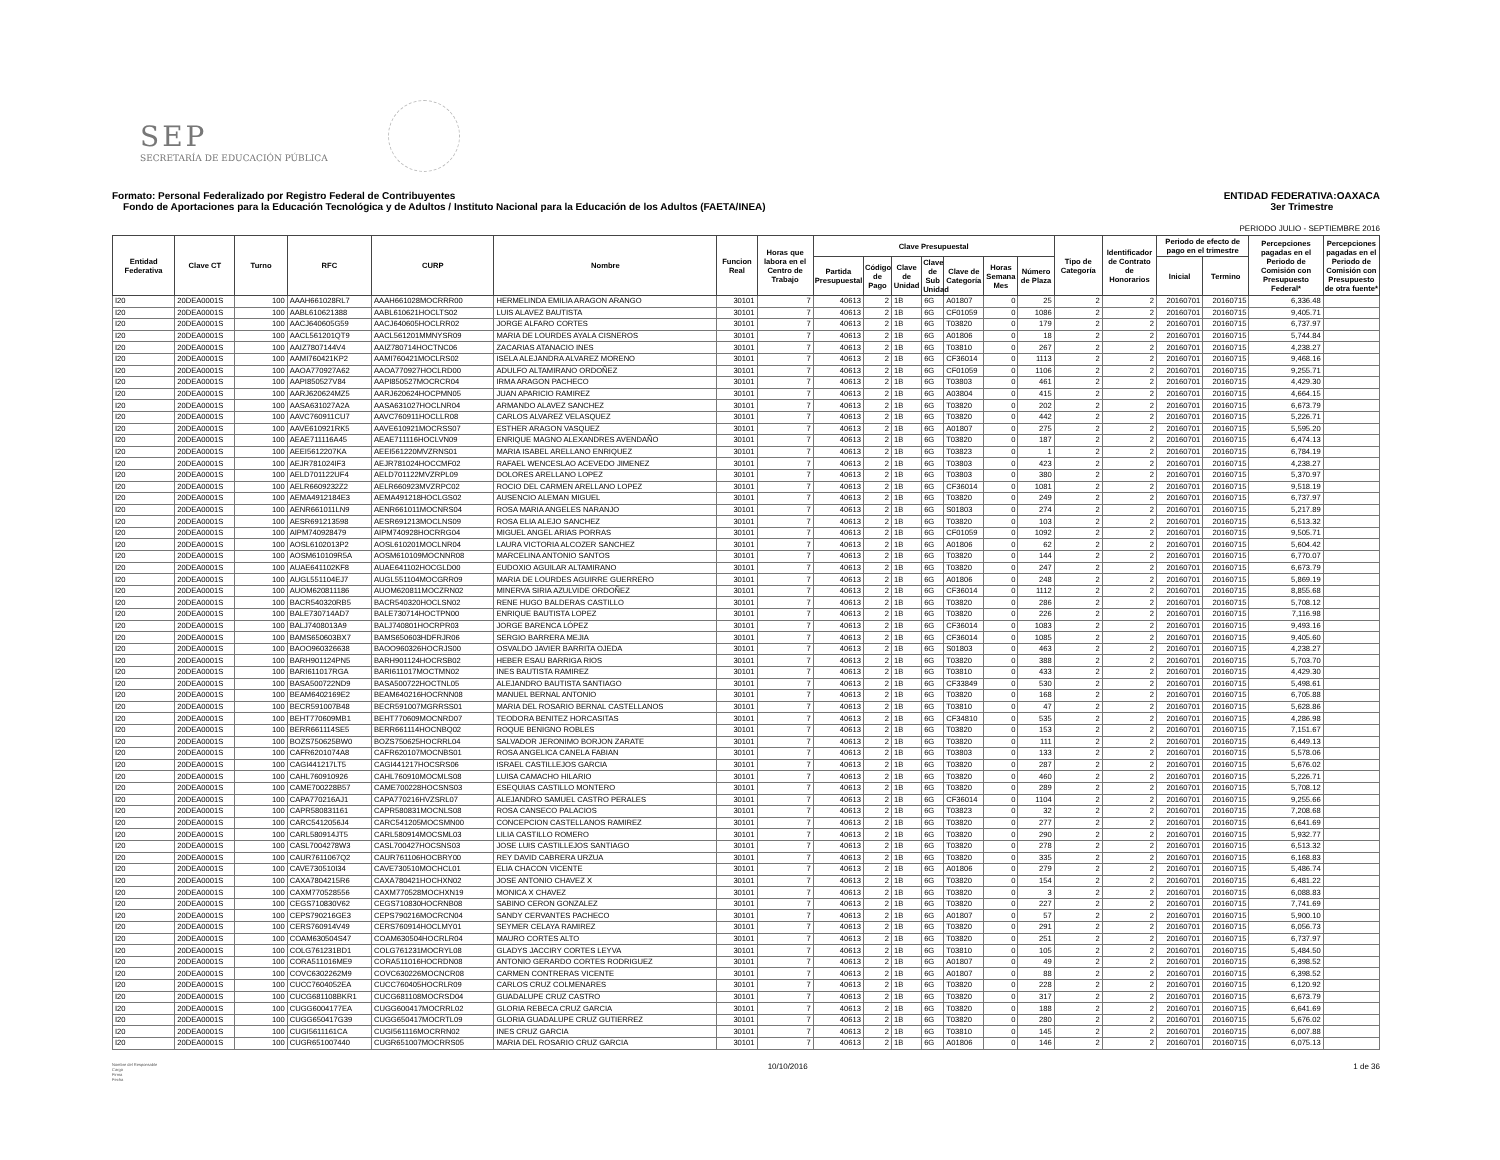SEP
SECRETARÍA DE EDUCACIÓN PÚBLICA
Formato: Personal Federalizado por Registro Federal de Contribuyentes
Fondo de Aportaciones para la Educación Tecnológica y de Adultos / Instituto Nacional para la Educación de los Adultos (FAETA/INEA)
ENTIDAD FEDERATIVA:OAXACA
3er Trimestre
PERIODO JULIO - SEPTIEMBRE 2016
| Entidad Federativa | Clave CT | Turno | RFC | CURP | Nombre | Funcion Real | Horas que labora en el Centro de Trabajo | Clave Presupuestal | | | | | | | Tipo de Categoría | Identificador de Contrato de Honorarios | Periodo de efecto de pago en el trimestre | | Percepciones pagadas en el Periodo de Comisión con Presupuesto Federal* | Percepciones pagadas en el Periodo de Comisión con Presupuesto de otra fuente* |
| --- | --- | --- | --- | --- | --- | --- | --- | --- | --- | --- | --- | --- | --- | --- | --- | --- | --- | --- | --- | --- |
| | | | | | | | | Partida Presupuestal | Código de Pago | Clave de Unidad | Clave de Sub Unidad | Clave de Categoría | Horas Semana Mes | Número de Plaza | | | Inicial | Termino | | |
| I20 | 20DEA0001S | 100 | AAAH661028RL7 | AAAH661028MOCRRR00 | HERMELINDA EMILIA ARAGON ARANGO | 30101 | 7 | 40613 | 2 | 1B | 6G | A01807 | 0 | 25 | 2 | 2 | 20160701 | 20160715 | 6,336.48 | |
| I20 | 20DEA0001S | 100 | AABL610621388 | AABL610621HOCLTS02 | LUIS ALAVEZ BAUTISTA | 30101 | 7 | 40613 | 2 | 1B | 6G | CF01059 | 0 | 1086 | 2 | 2 | 20160701 | 20160715 | 9,405.71 | |
| I20 | 20DEA0001S | 100 | AACJ640605G59 | AACJ640605HOCLRR02 | JORGE ALFARO CORTES | 30101 | 7 | 40613 | 2 | 1B | 6G | T03820 | 0 | 179 | 2 | 2 | 20160701 | 20160715 | 6,737.97 | |
| I20 | 20DEA0001S | 100 | AACL561201QT9 | AACL561201MMNYSR09 | MARIA DE LOURDES AYALA CISNEROS | 30101 | 7 | 40613 | 2 | 1B | 6G | A01806 | 0 | 18 | 2 | 2 | 20160701 | 20160715 | 5,744.84 | |
| I20 | 20DEA0001S | 100 | AAIZ7807144V4 | AAIZ780714HOCTNC06 | ZACARIAS ATANACIO INES | 30101 | 7 | 40613 | 2 | 1B | 6G | T03810 | 0 | 267 | 2 | 2 | 20160701 | 20160715 | 4,238.27 | |
| I20 | 20DEA0001S | 100 | AAMI760421KP2 | AAMI760421MOCLRS02 | ISELA ALEJANDRA ALVAREZ MORENO | 30101 | 7 | 40613 | 2 | 1B | 6G | CF36014 | 0 | 1113 | 2 | 2 | 20160701 | 20160715 | 9,468.16 | |
| I20 | 20DEA0001S | 100 | AAOA770927A62 | AAOA770927HOCLRD00 | ADULFO ALTAMIRANO ORDOÑEZ | 30101 | 7 | 40613 | 2 | 1B | 6G | CF01059 | 0 | 1106 | 2 | 2 | 20160701 | 20160715 | 9,255.71 | |
| I20 | 20DEA0001S | 100 | AAPI850527V84 | AAPI850527MOCRCR04 | IRMA ARAGON PACHECO | 30101 | 7 | 40613 | 2 | 1B | 6G | T03803 | 0 | 461 | 2 | 2 | 20160701 | 20160715 | 4,429.30 | |
| I20 | 20DEA0001S | 100 | AARJ620624MZ5 | AARJ620624HOCPMN05 | JUAN APARICIO RAMIREZ | 30101 | 7 | 40613 | 2 | 1B | 6G | A03804 | 0 | 415 | 2 | 2 | 20160701 | 20160715 | 4,664.15 | |
| I20 | 20DEA0001S | 100 | AASA631027A2A | AASA631027HOCLNR04 | ARMANDO ALAVEZ SANCHEZ | 30101 | 7 | 40613 | 2 | 1B | 6G | T03820 | 0 | 202 | 2 | 2 | 20160701 | 20160715 | 6,673.79 | |
| I20 | 20DEA0001S | 100 | AAVC760911CU7 | AAVC760911HOCLLR08 | CARLOS ALVAREZ VELASQUEZ | 30101 | 7 | 40613 | 2 | 1B | 6G | T03820 | 0 | 442 | 2 | 2 | 20160701 | 20160715 | 5,226.71 | |
| I20 | 20DEA0001S | 100 | AAVE610921RK5 | AAVE610921MOCRSS07 | ESTHER ARAGON VASQUEZ | 30101 | 7 | 40613 | 2 | 1B | 6G | A01807 | 0 | 275 | 2 | 2 | 20160701 | 20160715 | 5,595.20 | |
| I20 | 20DEA0001S | 100 | AEAE711116A45 | AEAE711116HOCLVN09 | ENRIQUE MAGNO ALEXANDRES AVENDAÑO | 30101 | 7 | 40613 | 2 | 1B | 6G | T03820 | 0 | 187 | 2 | 2 | 20160701 | 20160715 | 6,474.13 | |
| I20 | 20DEA0001S | 100 | AEEI5612207KA | AEEI561220MVZRNS01 | MARIA ISABEL ARELLANO ENRIQUEZ | 30101 | 7 | 40613 | 2 | 1B | 6G | T03823 | 0 | 1 | 2 | 2 | 20160701 | 20160715 | 6,784.19 | |
| I20 | 20DEA0001S | 100 | AEJR781024IF3 | AEJR781024HOCCMF02 | RAFAEL WENCESLAO ACEVEDO JIMENEZ | 30101 | 7 | 40613 | 2 | 1B | 6G | T03803 | 0 | 423 | 2 | 2 | 20160701 | 20160715 | 4,238.27 | |
| I20 | 20DEA0001S | 100 | AELD701122UF4 | AELD701122MVZRPL09 | DOLORES ARELLANO LOPEZ | 30101 | 7 | 40613 | 2 | 1B | 6G | T03803 | 0 | 380 | 2 | 2 | 20160701 | 20160715 | 5,370.97 | |
| I20 | 20DEA0001S | 100 | AELR6609232Z2 | AELR660923MVZRPC02 | ROCIO DEL CARMEN ARELLANO LOPEZ | 30101 | 7 | 40613 | 2 | 1B | 6G | CF36014 | 0 | 1081 | 2 | 2 | 20160701 | 20160715 | 9,518.19 | |
| I20 | 20DEA0001S | 100 | AEMA4912184E3 | AEMA491218HOCLGS02 | AUSENCIO ALEMAN MIGUEL | 30101 | 7 | 40613 | 2 | 1B | 6G | T03820 | 0 | 249 | 2 | 2 | 20160701 | 20160715 | 6,737.97 | |
| I20 | 20DEA0001S | 100 | AENR661011LN9 | AENR661011MOCNRS04 | ROSA MARIA ANGELES NARANJO | 30101 | 7 | 40613 | 2 | 1B | 6G | S01803 | 0 | 274 | 2 | 2 | 20160701 | 20160715 | 5,217.89 | |
| I20 | 20DEA0001S | 100 | AESR691213598 | AESR691213MOCLNS09 | ROSA ELIA ALEJO SANCHEZ | 30101 | 7 | 40613 | 2 | 1B | 6G | T03820 | 0 | 103 | 2 | 2 | 20160701 | 20160715 | 6,513.32 | |
| I20 | 20DEA0001S | 100 | AIPM740928479 | AIPM740928HOCRRG04 | MIGUEL ANGEL ARIAS PORRAS | 30101 | 7 | 40613 | 2 | 1B | 6G | CF01059 | 0 | 1092 | 2 | 2 | 20160701 | 20160715 | 9,505.71 | |
| I20 | 20DEA0001S | 100 | AOSL6102013P2 | AOSL610201MOCLNR04 | LAURA VICTORIA ALCOZER SANCHEZ | 30101 | 7 | 40613 | 2 | 1B | 6G | A01806 | 0 | 62 | 2 | 2 | 20160701 | 20160715 | 5,604.42 | |
| I20 | 20DEA0001S | 100 | AOSM610109R5A | AOSM610109MOCNNR08 | MARCELINA ANTONIO SANTOS | 30101 | 7 | 40613 | 2 | 1B | 6G | T03820 | 0 | 144 | 2 | 2 | 20160701 | 20160715 | 6,770.07 | |
| I20 | 20DEA0001S | 100 | AUAE641102KF8 | AUAE641102HOCGLD00 | EUDOXIO AGUILAR ALTAMIRANO | 30101 | 7 | 40613 | 2 | 1B | 6G | T03820 | 0 | 247 | 2 | 2 | 20160701 | 20160715 | 6,673.79 | |
| I20 | 20DEA0001S | 100 | AUGL551104EJ7 | AUGL551104MOCGRR09 | MARIA DE LOURDES AGUIRRE GUERRERO | 30101 | 7 | 40613 | 2 | 1B | 6G | A01806 | 0 | 248 | 2 | 2 | 20160701 | 20160715 | 5,869.19 | |
| I20 | 20DEA0001S | 100 | AUOM620811186 | AUOM620811MOCZRN02 | MINERVA SIRIA AZULVIDE ORDOÑEZ | 30101 | 7 | 40613 | 2 | 1B | 6G | CF36014 | 0 | 1112 | 2 | 2 | 20160701 | 20160715 | 8,855.68 | |
| I20 | 20DEA0001S | 100 | BACR540320RB5 | BACR540320HOCLSN02 | RENE HUGO BALDERAS CASTILLO | 30101 | 7 | 40613 | 2 | 1B | 6G | T03820 | 0 | 286 | 2 | 2 | 20160701 | 20160715 | 5,708.12 | |
| I20 | 20DEA0001S | 100 | BALE730714AD7 | BALE730714HOCTPN00 | ENRIQUE BAUTISTA LOPEZ | 30101 | 7 | 40613 | 2 | 1B | 6G | T03820 | 0 | 226 | 2 | 2 | 20160701 | 20160715 | 7,116.98 | |
| I20 | 20DEA0001S | 100 | BALJ7408013A9 | BALJ740801HOCRPR03 | JORGE BARENCA LÓPEZ | 30101 | 7 | 40613 | 2 | 1B | 6G | CF36014 | 0 | 1083 | 2 | 2 | 20160701 | 20160715 | 9,493.16 | |
| I20 | 20DEA0001S | 100 | BAMS650603BX7 | BAMS650603HDFRJR06 | SERGIO BARRERA MEJIA | 30101 | 7 | 40613 | 2 | 1B | 6G | CF36014 | 0 | 1085 | 2 | 2 | 20160701 | 20160715 | 9,405.60 | |
| I20 | 20DEA0001S | 100 | BAOO960326638 | BAOO960326HOCRJS00 | OSVALDO JAVIER BARRITA OJEDA | 30101 | 7 | 40613 | 2 | 1B | 6G | S01803 | 0 | 463 | 2 | 2 | 20160701 | 20160715 | 4,238.27 | |
| I20 | 20DEA0001S | 100 | BARH901124PN5 | BARH901124HOCRSB02 | HEBER ESAU BARRIGA RIOS | 30101 | 7 | 40613 | 2 | 1B | 6G | T03820 | 0 | 388 | 2 | 2 | 20160701 | 20160715 | 5,703.70 | |
| I20 | 20DEA0001S | 100 | BARI611017RGA | BARI611017MOCTMN02 | INES BAUTISTA RAMIREZ | 30101 | 7 | 40613 | 2 | 1B | 6G | T03810 | 0 | 433 | 2 | 2 | 20160701 | 20160715 | 4,429.30 | |
| I20 | 20DEA0001S | 100 | BASA500722ND9 | BASA500722HOCTNL05 | ALEJANDRO BAUTISTA SANTIAGO | 30101 | 7 | 40613 | 2 | 1B | 6G | CF33849 | 0 | 530 | 2 | 2 | 20160701 | 20160715 | 5,498.61 | |
| I20 | 20DEA0001S | 100 | BEAM6402169E2 | BEAM640216HOCRNN08 | MANUEL BERNAL ANTONIO | 30101 | 7 | 40613 | 2 | 1B | 6G | T03820 | 0 | 168 | 2 | 2 | 20160701 | 20160715 | 6,705.88 | |
| I20 | 20DEA0001S | 100 | BECR591007B48 | BECR591007MGRRSS01 | MARIA DEL ROSARIO BERNAL CASTELLANOS | 30101 | 7 | 40613 | 2 | 1B | 6G | T03810 | 0 | 47 | 2 | 2 | 20160701 | 20160715 | 5,628.86 | |
| I20 | 20DEA0001S | 100 | BEHT770609MB1 | BEHT770609MOCNRD07 | TEODORA BENITEZ HORCASITAS | 30101 | 7 | 40613 | 2 | 1B | 6G | CF34810 | 0 | 535 | 2 | 2 | 20160701 | 20160715 | 4,286.98 | |
| I20 | 20DEA0001S | 100 | BERR661114SE5 | BERR661114HOCNBQ02 | ROQUE BENIGNO ROBLES | 30101 | 7 | 40613 | 2 | 1B | 6G | T03820 | 0 | 153 | 2 | 2 | 20160701 | 20160715 | 7,151.67 | |
| I20 | 20DEA0001S | 100 | BOZS750625BW0 | BOZS750625HOCRRL04 | SALVADOR JERONIMO BORJON ZARATE | 30101 | 7 | 40613 | 2 | 1B | 6G | T03820 | 0 | 111 | 2 | 2 | 20160701 | 20160715 | 6,449.13 | |
| I20 | 20DEA0001S | 100 | CAFR6201074A8 | CAFR620107MOCNBS01 | ROSA ANGELICA CANELA FABIAN | 30101 | 7 | 40613 | 2 | 1B | 6G | T03803 | 0 | 133 | 2 | 2 | 20160701 | 20160715 | 5,578.06 | |
| I20 | 20DEA0001S | 100 | CAGI441217LT5 | CAGI441217HOCSRS06 | ISRAEL CASTILLEJOS GARCIA | 30101 | 7 | 40613 | 2 | 1B | 6G | T03820 | 0 | 287 | 2 | 2 | 20160701 | 20160715 | 5,676.02 | |
| I20 | 20DEA0001S | 100 | CAHL760910926 | CAHL760910MOCMLS08 | LUISA CAMACHO HILARIO | 30101 | 7 | 40613 | 2 | 1B | 6G | T03820 | 0 | 460 | 2 | 2 | 20160701 | 20160715 | 5,226.71 | |
| I20 | 20DEA0001S | 100 | CAME700228B57 | CAME700228HOCSNS03 | ESEQUIAS CASTILLO MONTERO | 30101 | 7 | 40613 | 2 | 1B | 6G | T03820 | 0 | 289 | 2 | 2 | 20160701 | 20160715 | 5,708.12 | |
| I20 | 20DEA0001S | 100 | CAPA770216AJ1 | CAPA770216HVZSRL07 | ALEJANDRO SAMUEL CASTRO PERALES | 30101 | 7 | 40613 | 2 | 1B | 6G | CF36014 | 0 | 1104 | 2 | 2 | 20160701 | 20160715 | 9,255.66 | |
| I20 | 20DEA0001S | 100 | CAPR580831161 | CAPR580831MOCNLS08 | ROSA CANSECO PALACIOS | 30101 | 7 | 40613 | 2 | 1B | 6G | T03823 | 0 | 32 | 2 | 2 | 20160701 | 20160715 | 7,208.68 | |
| I20 | 20DEA0001S | 100 | CARC5412056J4 | CARC541205MOCSMN00 | CONCEPCION CASTELLANOS RAMIREZ | 30101 | 7 | 40613 | 2 | 1B | 6G | T03820 | 0 | 277 | 2 | 2 | 20160701 | 20160715 | 6,641.69 | |
| I20 | 20DEA0001S | 100 | CARL580914JT5 | CARL580914MOCSML03 | LILIA CASTILLO ROMERO | 30101 | 7 | 40613 | 2 | 1B | 6G | T03820 | 0 | 290 | 2 | 2 | 20160701 | 20160715 | 5,932.77 | |
| I20 | 20DEA0001S | 100 | CASL7004278W3 | CASL700427HOCSNS03 | JOSE LUIS CASTILLEJOS SANTIAGO | 30101 | 7 | 40613 | 2 | 1B | 6G | T03820 | 0 | 278 | 2 | 2 | 20160701 | 20160715 | 6,513.32 | |
| I20 | 20DEA0001S | 100 | CAUR7611067Q2 | CAUR761106HOCBRY00 | REY DAVID CABRERA URZUA | 30101 | 7 | 40613 | 2 | 1B | 6G | T03820 | 0 | 335 | 2 | 2 | 20160701 | 20160715 | 6,168.83 | |
| I20 | 20DEA0001S | 100 | CAVE730510I34 | CAVE730510MOCHCL01 | ELIA CHACON VICENTE | 30101 | 7 | 40613 | 2 | 1B | 6G | A01806 | 0 | 279 | 2 | 2 | 20160701 | 20160715 | 5,486.74 | |
| I20 | 20DEA0001S | 100 | CAXA7804215R6 | CAXA780421HOCHXN02 | JOSE ANTONIO CHAVEZ X | 30101 | 7 | 40613 | 2 | 1B | 6G | T03820 | 0 | 154 | 2 | 2 | 20160701 | 20160715 | 6,481.22 | |
| I20 | 20DEA0001S | 100 | CAXM770528556 | CAXM770528MOCHXN19 | MONICA X CHAVEZ | 30101 | 7 | 40613 | 2 | 1B | 6G | T03820 | 0 | 3 | 2 | 2 | 20160701 | 20160715 | 6,088.83 | |
| I20 | 20DEA0001S | 100 | CEGS710830V62 | CEGS710830HOCRNB08 | SABINO CERON GONZALEZ | 30101 | 7 | 40613 | 2 | 1B | 6G | T03820 | 0 | 227 | 2 | 2 | 20160701 | 20160715 | 7,741.69 | |
| I20 | 20DEA0001S | 100 | CEPS790216GE3 | CEPS790216MOCRCN04 | SANDY CERVANTES PACHECO | 30101 | 7 | 40613 | 2 | 1B | 6G | A01807 | 0 | 57 | 2 | 2 | 20160701 | 20160715 | 5,900.10 | |
| I20 | 20DEA0001S | 100 | CERS760914V49 | CERS760914HOCLMY01 | SEYMER CELAYA RAMIREZ | 30101 | 7 | 40613 | 2 | 1B | 6G | T03820 | 0 | 291 | 2 | 2 | 20160701 | 20160715 | 6,056.73 | |
| I20 | 20DEA0001S | 100 | COAM630504S47 | COAM630504HOCRLR04 | MAURO CORTES ALTO | 30101 | 7 | 40613 | 2 | 1B | 6G | T03820 | 0 | 251 | 2 | 2 | 20160701 | 20160715 | 6,737.97 | |
| I20 | 20DEA0001S | 100 | COLG761231BD1 | COLG761231MOCRYL08 | GLADYS JACCIRY CORTES LEYVA | 30101 | 7 | 40613 | 2 | 1B | 6G | T03810 | 0 | 105 | 2 | 2 | 20160701 | 20160715 | 5,484.50 | |
| I20 | 20DEA0001S | 100 | CORA511016ME9 | CORA511016HOCRDN08 | ANTONIO GERARDO CORTES RODRIGUEZ | 30101 | 7 | 40613 | 2 | 1B | 6G | A01807 | 0 | 49 | 2 | 2 | 20160701 | 20160715 | 6,398.52 | |
| I20 | 20DEA0001S | 100 | COVC6302262M9 | COVC630226MOCNCR08 | CARMEN CONTRERAS VICENTE | 30101 | 7 | 40613 | 2 | 1B | 6G | A01807 | 0 | 88 | 2 | 2 | 20160701 | 20160715 | 6,398.52 | |
| I20 | 20DEA0001S | 100 | CUCC7604052EA | CUCC760405HOCRLR09 | CARLOS CRUZ COLMENARES | 30101 | 7 | 40613 | 2 | 1B | 6G | T03820 | 0 | 228 | 2 | 2 | 20160701 | 20160715 | 6,120.92 | |
| I20 | 20DEA0001S | 100 | CUCG681108BKR1 | CUCG681108MOCRSD04 | GUADALUPE CRUZ CASTRO | 30101 | 7 | 40613 | 2 | 1B | 6G | T03820 | 0 | 317 | 2 | 2 | 20160701 | 20160715 | 6,673.79 | |
| I20 | 20DEA0001S | 100 | CUGG6004177EA | CUGG600417MOCRRL02 | GLORIA REBECA CRUZ GARCIA | 30101 | 7 | 40613 | 2 | 1B | 6G | T03820 | 0 | 188 | 2 | 2 | 20160701 | 20160715 | 6,641.69 | |
| I20 | 20DEA0001S | 100 | CUGG650417G39 | CUGG650417MOCRTL09 | GLORIA GUADALUPE CRUZ GUTIERREZ | 30101 | 7 | 40613 | 2 | 1B | 6G | T03820 | 0 | 280 | 2 | 2 | 20160701 | 20160715 | 5,676.02 | |
| I20 | 20DEA0001S | 100 | CUGI5611161CA | CUGI561116MOCRRN02 | INES CRUZ GARCIA | 30101 | 7 | 40613 | 2 | 1B | 6G | T03810 | 0 | 145 | 2 | 2 | 20160701 | 20160715 | 6,007.88 | |
| I20 | 20DEA0001S | 100 | CUGR651007440 | CUGR651007MOCRRS05 | MARIA DEL ROSARIO CRUZ GARCIA | 30101 | 7 | 40613 | 2 | 1B | 6G | A01806 | 0 | 146 | 2 | 2 | 20160701 | 20160715 | 6,075.13 | |
Nombre del Responsable
Cargo
Firma
Fecha
10/10/2016 1 de 36